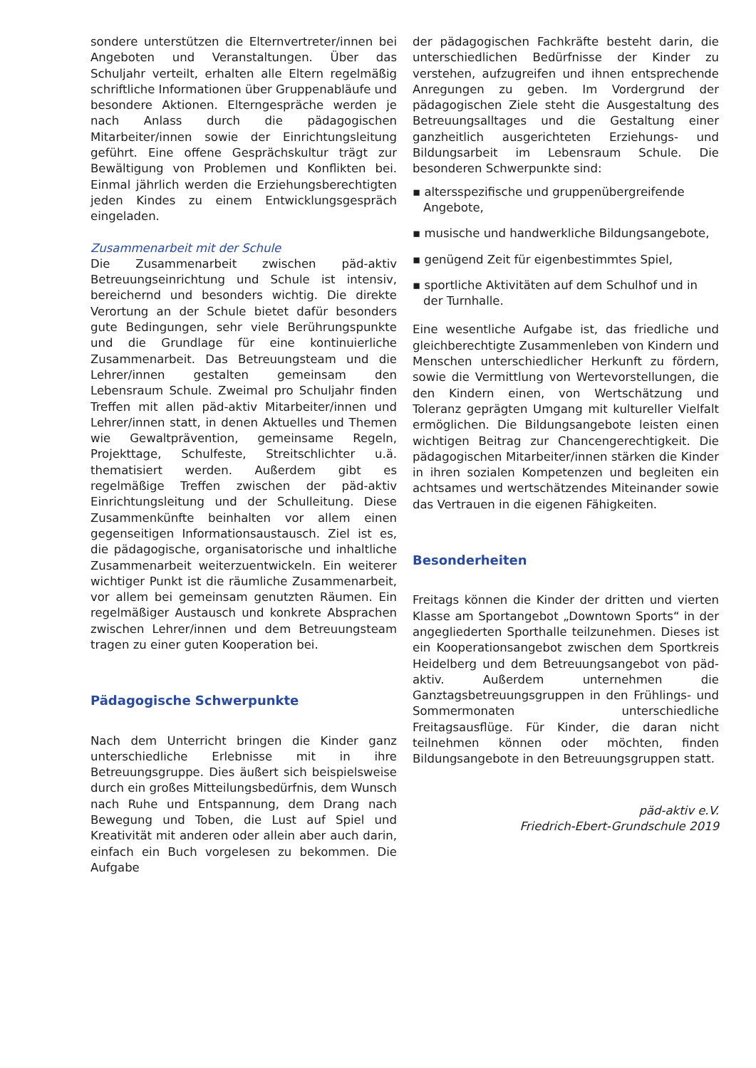sondere unterstützen die Elternvertreter/innen bei Angeboten und Veranstaltungen. Über das Schuljahr verteilt, erhalten alle Eltern regelmäßig schriftliche Informationen über Gruppenabläufe und besondere Aktionen. Elterngespräche werden je nach Anlass durch die pädagogischen Mitarbeiter/innen sowie der Einrichtungsleitung geführt. Eine offene Gesprächskultur trägt zur Bewältigung von Problemen und Konflikten bei. Einmal jährlich werden die Erziehungsberechtigten jeden Kindes zu einem Entwicklungsgespräch eingeladen.
Zusammenarbeit mit der Schule
Die Zusammenarbeit zwischen päd-aktiv Betreuungseinrichtung und Schule ist intensiv, bereichernd und besonders wichtig. Die direkte Verortung an der Schule bietet dafür besonders gute Bedingungen, sehr viele Berührungspunkte und die Grundlage für eine kontinuierliche Zusammenarbeit. Das Betreuungsteam und die Lehrer/innen gestalten gemeinsam den Lebensraum Schule. Zweimal pro Schuljahr finden Treffen mit allen päd-aktiv Mitarbeiter/innen und Lehrer/innen statt, in denen Aktuelles und Themen wie Gewaltprävention, gemeinsame Regeln, Projekttage, Schulfeste, Streitschlichter u.ä. thematisiert werden. Außerdem gibt es regelmäßige Treffen zwischen der päd-aktiv Einrichtungsleitung und der Schulleitung. Diese Zusammenkünfte beinhalten vor allem einen gegenseitigen Informationsaustausch. Ziel ist es, die pädagogische, organisatorische und inhaltliche Zusammenarbeit weiterzuentwickeln. Ein weiterer wichtiger Punkt ist die räumliche Zusammenarbeit, vor allem bei gemeinsam genutzten Räumen. Ein regelmäßiger Austausch und konkrete Absprachen zwischen Lehrer/innen und dem Betreuungsteam tragen zu einer guten Kooperation bei.
Pädagogische Schwerpunkte
Nach dem Unterricht bringen die Kinder ganz unterschiedliche Erlebnisse mit in ihre Betreuungsgruppe. Dies äußert sich beispielsweise durch ein großes Mitteilungsbedürfnis, dem Wunsch nach Ruhe und Entspannung, dem Drang nach Bewegung und Toben, die Lust auf Spiel und Kreativität mit anderen oder allein aber auch darin, einfach ein Buch vorgelesen zu bekommen. Die Aufgabe
der pädagogischen Fachkräfte besteht darin, die unterschiedlichen Bedürfnisse der Kinder zu verstehen, aufzugreifen und ihnen entsprechende Anregungen zu geben. Im Vordergrund der pädagogischen Ziele steht die Ausgestaltung des Betreuungsalltages und die Gestaltung einer ganzheitlich ausgerichteten Erziehungs- und Bildungsarbeit im Lebensraum Schule. Die besonderen Schwerpunkte sind:
▪ altersspezifische und gruppenübergreifende Angebote,
▪ musische und handwerkliche Bildungsangebote,
▪ genügend Zeit für eigenbestimmtes Spiel,
▪ sportliche Aktivitäten auf dem Schulhof und in der Turnhalle.
Eine wesentliche Aufgabe ist, das friedliche und gleichberechtigte Zusammenleben von Kindern und Menschen unterschiedlicher Herkunft zu fördern, sowie die Vermittlung von Wertevorstellungen, die den Kindern einen, von Wertschätzung und Toleranz geprägten Umgang mit kultureller Vielfalt ermöglichen. Die Bildungsangebote leisten einen wichtigen Beitrag zur Chancengerechtigkeit. Die pädagogischen Mitarbeiter/innen stärken die Kinder in ihren sozialen Kompetenzen und begleiten ein achtsames und wertschätzendes Miteinander sowie das Vertrauen in die eigenen Fähigkeiten.
Besonderheiten
Freitags können die Kinder der dritten und vierten Klasse am Sportangebot „Downtown Sports“ in der angegliederten Sporthalle teilzunehmen. Dieses ist ein Kooperationsangebot zwischen dem Sportkreis Heidelberg und dem Betreuungsangebot von päd-aktiv. Außerdem unternehmen die Ganztagsbetreuungsgruppen in den Frühlings- und Sommermonaten unterschiedliche Freitagsausflüge. Für Kinder, die daran nicht teilnehmen können oder möchten, finden Bildungsangebote in den Betreuungsgruppen statt.
päd-aktiv e.V.
Friedrich-Ebert-Grundschule 2019